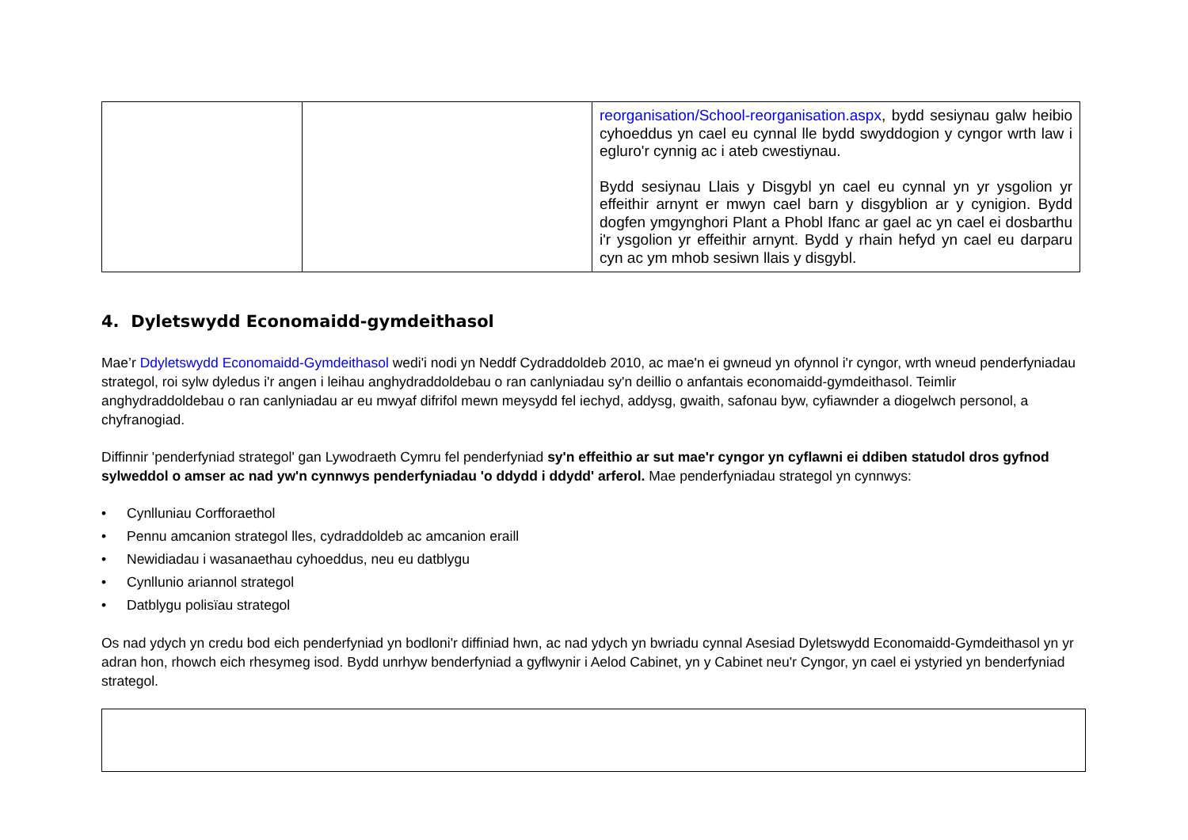| | | reorganisation/School-reorganisation.aspx , bydd sesiynau galw heibio cyhoeddus yn cael eu cynnal lle bydd swyddogion y cyngor wrth law i egluro'r cynnig ac i ateb cwestiynau. Bydd sesiynau Llais y Disgybl yn cael eu cynnal yn yr ysgolion yr effeithir arnynt er mwyn cael barn y disgyblion ar y cynigion. Bydd dogfen ymgynghori Plant a Phobl Ifanc ar gael ac yn cael ei dosbarthu i'r ysgolion yr effeithir arnynt. Bydd y rhain hefyd yn cael eu darparu cyn ac ym mhob sesiwn llais y disgybl. |
4. Dyletswydd Economaidd-gymdeithasol
Mae’r Ddyletswydd Economaidd-Gymdeithasol wedi'i nodi yn Neddf Cydraddoldeb 2010, ac mae'n ei gwneud yn ofynnol i'r cyngor, wrth wneud penderfyniadau strategol, roi sylw dyledus i'r angen i leihau anghydraddoldebau o ran canlyniadau sy'n deillio o anfantais economaidd-gymdeithasol. Teimlir anghydraddoldebau o ran canlyniadau ar eu mwyaf difrifol mewn meysydd fel iechyd, addysg, gwaith, safonau byw, cyfiawnder a diogelwch personol, a chyfranogiad.
Diffinnir 'penderfyniad strategol' gan Lywodraeth Cymru fel penderfyniad sy'n effeithio ar sut mae'r cyngor yn cyflawni ei ddiben statudol dros gyfnod sylweddol o amser ac nad yw'n cynnwys penderfyniadau 'o ddydd i ddydd' arferol. Mae penderfyniadau strategol yn cynnwys:
• Cynlluniau Corfforaethol
• Pennu amcanion strategol lles, cydraddoldeb ac amcanion eraill
• Newidiadau i wasanaethau cyhoeddus, neu eu datblygu
• Cynllunio ariannol strategol
• Datblygu polisïau strategol
Os nad ydych yn credu bod eich penderfyniad yn bodloni'r diffiniad hwn, ac nad ydych yn bwriadu cynnal Asesiad Dyletswydd Economaidd-Gymdeithasol yn yr adran hon, rhowch eich rhesymeg isod. Bydd unrhyw benderfyniad a gyflwynir i Aelod Cabinet, yn y Cabinet neu'r Cyngor, yn cael ei ystyried yn benderfyniad strategol.